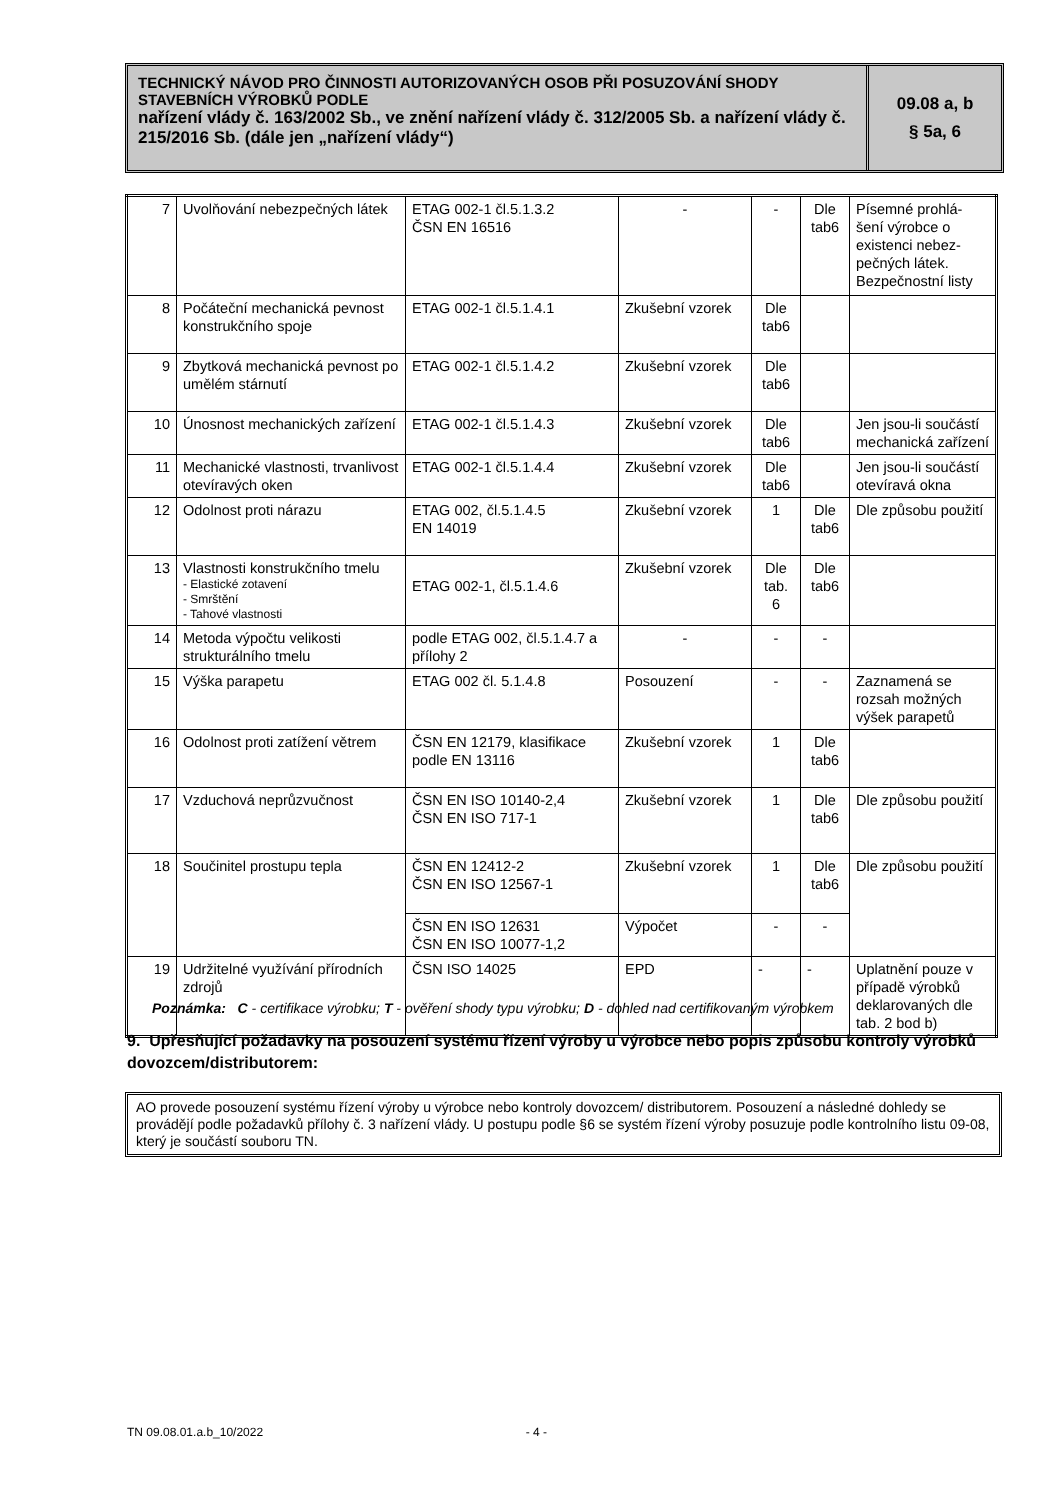TECHNICKÝ NÁVOD PRO ČINNOSTI AUTORIZOVANÝCH OSOB PŘI POSUZOVÁNÍ SHODY STAVEBNÍCH VÝROBKŮ PODLE
nařízení vlády č. 163/2002 Sb., ve znění nařízení vlády č. 312/2005 Sb. a nařízení vlády č. 215/2016 Sb. (dále jen „nařízení vlády“)
09.08 a, b
§ 5a, 6
| 7 | Uvolňování nebezpečných látek | ETAG 002-1 čl.5.1.3.2 ČSN EN 16516 | - | - | Dle tab6 | Písemné prohlá-šení výrobce o existenci nebez-pečných látek. Bezpečnostní listy |
| 8 | Počáteční mechanická pevnost konstrukčního spoje | ETAG 002-1 čl.5.1.4.1 | Zkušební vzorek | Dle tab6 | | |
| 9 | Zbytková mechanická pevnost po umělém stárnutí | ETAG 002-1 čl.5.1.4.2 | Zkušební vzorek | Dle tab6 | | |
| 10 | Únosnost mechanických zařízení | ETAG 002-1 čl.5.1.4.3 | Zkušební vzorek | Dle tab6 | | Jen jsou-li součástí mechanická zařízení |
| 11 | Mechanické vlastnosti, trvanlivost otevíravých oken | ETAG 002-1 čl.5.1.4.4 | Zkušební vzorek | Dle tab6 | | Jen jsou-li součástí otevíravá okna |
| 12 | Odolnost proti nárazu | ETAG 002, čl.5.1.4.5 EN 14019 | Zkušební vzorek | 1 | Dle tab6 | Dle způsobu použití |
| 13 | Vlastnosti konstrukčního tmelu - Elastické zotavení - Smrštění - Tahové vlastnosti | ETAG 002-1, čl.5.1.4.6 | Zkušební vzorek | Dle tab. 6 | Dle tab6 | |
| 14 | Metoda výpočtu velikosti strukturálního tmelu | podle ETAG 002, čl.5.1.4.7 a přílohy 2 | - | - | - | |
| 15 | Výška parapetu | ETAG 002 čl. 5.1.4.8 | Posouzení | - | - | Zaznamená se rozsah možných výšek parapetů |
| 16 | Odolnost proti zatížení větrem | ČSN EN 12179, klasifikace podle EN 13116 | Zkušební vzorek | 1 | Dle tab6 | |
| 17 | Vzduchová neprůzvučnost | ČSN EN ISO 10140-2,4 ČSN EN ISO 717-1 | Zkušební vzorek | 1 | Dle tab6 | Dle způsobu použití |
| 18 | Součinitel prostupu tepla | ČSN EN 12412-2 ČSN EN ISO 12567-1 | Zkušební vzorek | 1 | Dle tab6 | Dle způsobu použití |
| | | ČSN EN ISO 12631 ČSN EN ISO 10077-1,2 | Výpočet | - | - | |
| 19 | Udržitelné využívání přírodních zdrojů | ČSN ISO 14025 | EPD | - | - | Uplatnění pouze v případě výrobků deklarovaných dle tab. 2 bod b) |
Poznámka: C - certifikace výrobku; T - ověření shody typu výrobku; D - dohled nad certifikovaným výrobkem
9. Upřesňující požadavky na posouzení systému řízení výroby u výrobce nebo popis způsobu kontroly výrobků dovozcem/distributorem:
AO provede posouzení systému řízení výroby u výrobce nebo kontroly dovozcem/ distributorem. Posouzení a následné dohledy se provádějí podle požadavků přílohy č. 3 nařízení vlády. U postupu podle §6 se systém řízení výroby posuzuje podle kontrolního listu 09-08, který je součástí souboru TN.
TN 09.08.01.a.b_10/2022 - 4 -